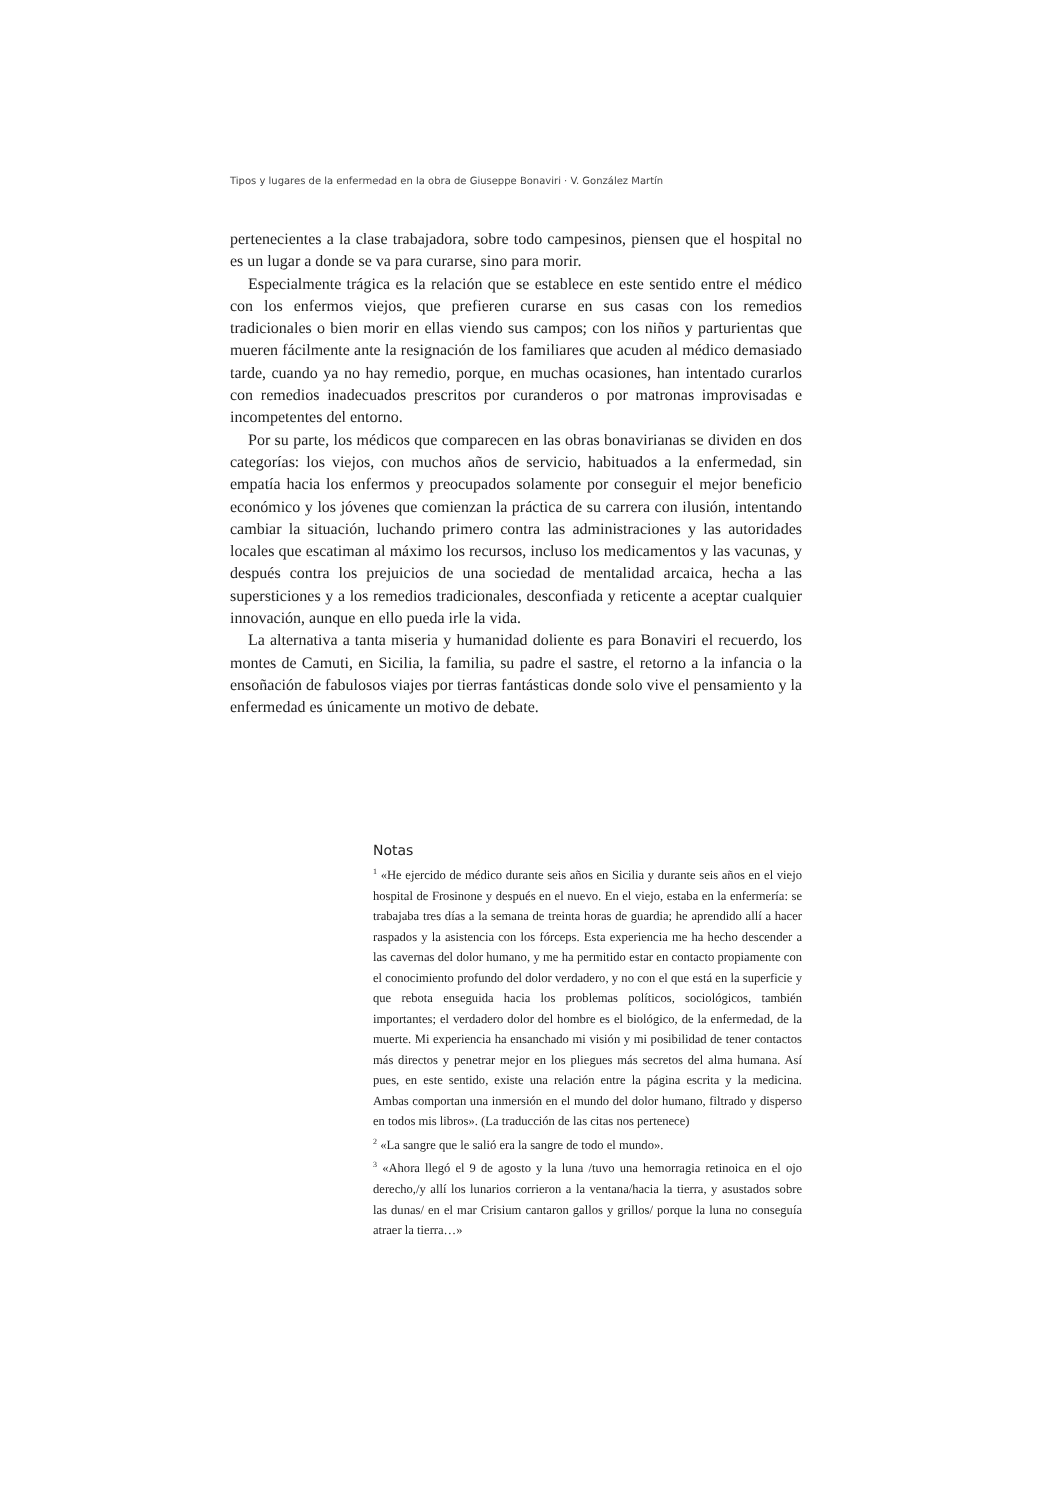Tipos y lugares de la enfermedad en la obra de Giuseppe Bonaviri · V. González Martín
pertenecientes a la clase trabajadora, sobre todo campesinos, piensen que el hospital no es un lugar a donde se va para curarse, sino para morir.
Especialmente trágica es la relación que se establece en este sentido entre el médico con los enfermos viejos, que prefieren curarse en sus casas con los remedios tradicionales o bien morir en ellas viendo sus campos; con los niños y parturientas que mueren fácilmente ante la resignación de los familiares que acuden al médico demasiado tarde, cuando ya no hay remedio, porque, en muchas ocasiones, han intentado curarlos con remedios inadecuados prescritos por curanderos o por matronas improvisadas e incompetentes del entorno.
Por su parte, los médicos que comparecen en las obras bonavirianas se dividen en dos categorías: los viejos, con muchos años de servicio, habituados a la enfermedad, sin empatía hacia los enfermos y preocupados solamente por conseguir el mejor beneficio económico y los jóvenes que comienzan la práctica de su carrera con ilusión, intentando cambiar la situación, luchando primero contra las administraciones y las autoridades locales que escatiman al máximo los recursos, incluso los medicamentos y las vacunas, y después contra los prejuicios de una sociedad de mentalidad arcaica, hecha a las supersticiones y a los remedios tradicionales, desconfiada y reticente a aceptar cualquier innovación, aunque en ello pueda irle la vida.
La alternativa a tanta miseria y humanidad doliente es para Bonaviri el recuerdo, los montes de Camuti, en Sicilia, la familia, su padre el sastre, el retorno a la infancia o la ensoñación de fabulosos viajes por tierras fantásticas donde solo vive el pensamiento y la enfermedad es únicamente un motivo de debate.
Notas
<sup>1</sup> «He ejercido de médico durante seis años en Sicilia y durante seis años en el viejo hospital de Frosinone y después en el nuevo. En el viejo, estaba en la enfermería: se trabajaba tres días a la semana de treinta horas de guardia; he aprendido allí a hacer raspados y la asistencia con los fórceps. Esta experiencia me ha hecho descender a las cavernas del dolor humano, y me ha permitido estar en contacto propiamente con el conocimiento profundo del dolor verdadero, y no con el que está en la superficie y que rebota enseguida hacia los problemas políticos, sociológicos, también importantes; el verdadero dolor del hombre es el biológico, de la enfermedad, de la muerte. Mi experiencia ha ensanchado mi visión y mi posibilidad de tener contactos más directos y penetrar mejor en los pliegues más secretos del alma humana. Así pues, en este sentido, existe una relación entre la página escrita y la medicina. Ambas comportan una inmersión en el mundo del dolor humano, filtrado y disperso en todos mis libros». (La traducción de las citas nos pertenece)
<sup>2</sup> «La sangre que le salió era la sangre de todo el mundo».
<sup>3</sup> «Ahora llegó el 9 de agosto y la luna /tuvo una hemorragia retinoica en el ojo derecho,/y allí los lunarios corrieron a la ventana/hacia la tierra, y asustados sobre las dunas/ en el mar Crisium cantaron gallos y grillos/ porque la luna no conseguía atraer la tierra…»